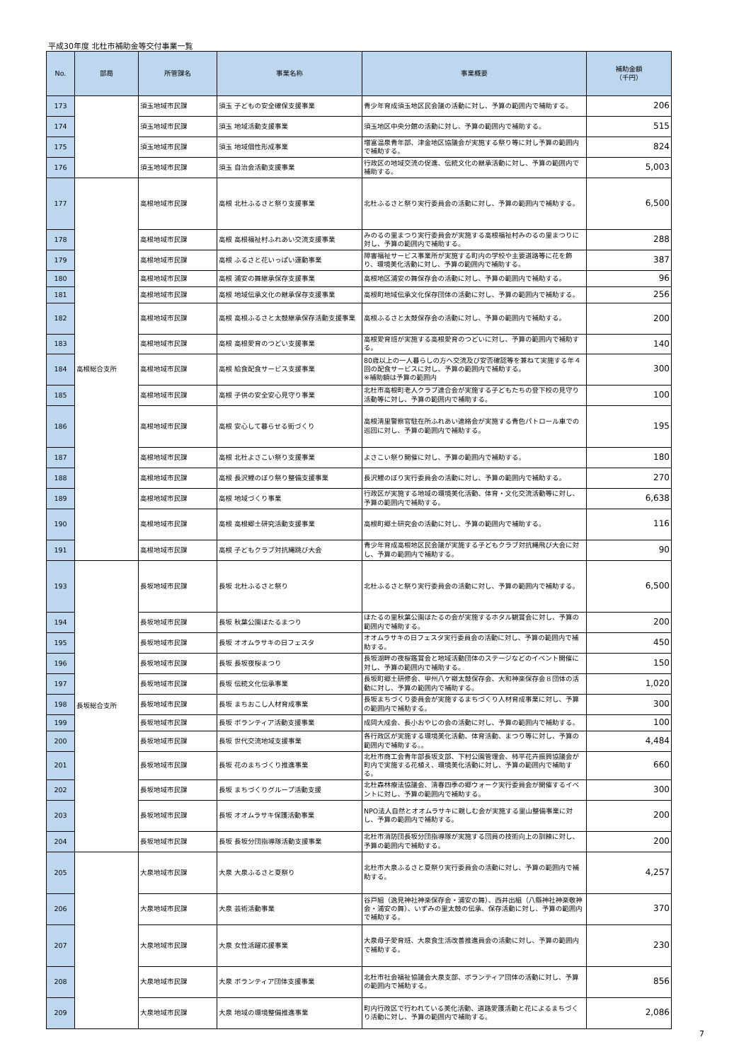平成30年度 北杜市補助金等交付事業一覧
| No. | 部局 | 所管課名 | 事業名称 | 事業概要 | 補助金額 （千円） |
| --- | --- | --- | --- | --- | --- |
| 173 | | 須玉地域市民課 | 須玉 子どもの安全確保支援事業 | 青少年育成須玉地区民会議の活動に対し、予算の範囲内で補助する。 | 206 |
| 174 | | 須玉地域市民課 | 須玉 地域活動支援事業 | 須玉地区中央分館の活動に対し、予算の範囲内で補助する。 | 515 |
| 175 | | 須玉地域市民課 | 須玉 地域個性形成事業 | 増富温泉青年部、津金地区協議会が実施する祭り等に対し予算の範囲内で補助する。 | 824 |
| 176 | | 須玉地域市民課 | 須玉 自治会活動支援事業 | 行政区の地域交流の促進、伝統文化の継承活動に対し、予算の範囲内で補助する。 | 5,003 |
| 177 | 高根総合支所 | 高根地域市民課 | 高根 北杜ふるさと祭り支援事業 | 北杜ふるさと祭り実行委員会の活動に対し、予算の範囲内で補助する。 | 6,500 |
| 178 | | 高根地域市民課 | 高根 高根福祉村ふれあい交流支援事業 | みのるの里まつり実行委員会が実施する高根福祉村みのるの里まつりに対し、予算の範囲内で補助する。 | 288 |
| 179 | | 高根地域市民課 | 高根 ふるさと花いっぱい運動事業 | 障害福祉サービス事業所が実施する町内の学校や主要道路等に花を飾り、環境美化活動に対し、予算の範囲内で補助する。 | 387 |
| 180 | | 高根地域市民課 | 高根 浦安の舞継承保存支援事業 | 高根地区浦安の舞保存会の活動に対し、予算の範囲内で補助する。 | 96 |
| 181 | | 高根地域市民課 | 高根 地域伝承文化の継承保存支援事業 | 高根町地域伝承文化保存団体の活動に対し、予算の範囲内で補助する。 | 256 |
| 182 | | 高根地域市民課 | 高根 高根ふるさと太鼓継承保存活動支援事業 | 高根ふるさと太鼓保存会の活動に対し、予算の範囲内で補助する。 | 200 |
| 183 | | 高根地域市民課 | 高根 高根愛育のつどい支援事業 | 高根愛育班が実施する高根愛育のつどいに対し、予算の範囲内で補助する。 | 140 |
| 184 | | 高根地域市民課 | 高根 給食配食サービス支援事業 | 80歳以上の一人暮らしの方へ交流及び安否確認等を兼ねて実施する年４回の配食サービスに対し、予算の範囲内で補助する。 ※補助額は予算の範囲内 | 300 |
| 185 | | 高根地域市民課 | 高根 子供の安全安心見守り事業 | 北杜市高根町老人クラブ連合会が実施する子どもたちの登下校の見守り活動等に対し、予算の範囲内で補助する。 | 100 |
| 186 | | 高根地域市民課 | 高根 安心して暮らせる街づくり | 高根清里警察官駐在所ふれあい連絡会が実施する青色パトロール車での巡回に対し、予算の範囲内で補助する。 | 195 |
| 187 | | 高根地域市民課 | 高根 北杜よさこい祭り支援事業 | よさこい祭り開催に対し、予算の範囲内で補助する。 | 180 |
| 188 | | 高根地域市民課 | 高根 長沢鯉のぼり祭り整備支援事業 | 長沢鯉のぼり実行委員会の活動に対し、予算の範囲内で補助する。 | 270 |
| 189 | | 高根地域市民課 | 高根 地域づくり事業 | 行政区が実施する地域の環境美化活動、体育・文化交流活動等に対し、予算の範囲内で補助する。 | 6,638 |
| 190 | | 高根地域市民課 | 高根 高根郷土研究活動支援事業 | 高根町郷土研究会の活動に対し、予算の範囲内で補助する。 | 116 |
| 191 | | 高根地域市民課 | 高根 子どもクラブ対抗縄跳び大会 | 青少年育成高根地区民会議が実施する子どもクラブ対抗縄飛び大会に対し、予算の範囲内で補助する。 | 90 |
| 193 | 長坂総合支所 | 長坂地域市民課 | 長坂 北杜ふるさと祭り | 北杜ふるさと祭り実行委員会の活動に対し、予算の範囲内で補助する。 | 6,500 |
| 194 | | 長坂地域市民課 | 長坂 秋葉公園ほたるまつり | ほたるの里秋葉公園ほたるの会が実施するホタル観賞会に対し、予算の範囲内で補助する。 | 200 |
| 195 | | 長坂地域市民課 | 長坂 オオムラサキの日フェスタ | オオムラサキの日フェスタ実行委員会の活動に対し、予算の範囲内で補助する。 | 450 |
| 196 | | 長坂地域市民課 | 長坂 長坂夜桜まつり | 長坂湖畔の夜桜鑑賞会と地域活動団体のステージなどのイベント開催に対し、予算の範囲内で補助する。 | 150 |
| 197 | | 長坂地域市民課 | 長坂 伝統文化伝承事業 | 長坂町郷土研修会、甲州八ケ嶺太鼓保存会、大和神楽保存会８団体の活動に対し、予算の範囲内で補助する。 | 1,020 |
| 198 | | 長坂地域市民課 | 長坂 まちおこし人材育成事業 | 長坂まちづくり委員会が実施するまちづくり人材育成事業に対し、予算の範囲内で補助する。 | 300 |
| 199 | | 長坂地域市民課 | 長坂 ボランティア活動支援事業 | 成岡大成会、長小おやじの会の活動に対し、予算の範囲内で補助する。 | 100 |
| 200 | | 長坂地域市民課 | 長坂 世代交流地域支援事業 | 各行政区が実施する環境美化活動、体育活動、まつり等に対し、予算の範囲内で補助する。。 | 4,484 |
| 201 | | 長坂地域市民課 | 長坂 花のまちづくり推進事業 | 北杜市商工会青年部長坂支部、下村公園管理会、柿平花卉振興協議会が町内で実施する花植え、環境美化活動に対し、予算の範囲内で補助する。 | 660 |
| 202 | | 長坂地域市民課 | 長坂 まちづくりグループ活動支援 | 北杜森林療法協議会、清春四季の郷ウォーク実行委員会が開催するイベントに対し、予算の範囲内で補助する。 | 300 |
| 203 | | 長坂地域市民課 | 長坂 オオムラサキ保護活動事業 | NPO法人自然とオオムラサキに親しむ会が実施する里山整備事業に対し、予算の範囲内で補助する。 | 200 |
| 204 | | 長坂地域市民課 | 長坂 長坂分団指導隊活動支援事業 | 北杜市消防団長坂分団指導隊が実施する団員の技術向上の訓練に対し、予算の範囲内で補助する。 | 200 |
| 205 | | 大泉地域市民課 | 大泉 大泉ふるさと夏祭り | 北杜市大泉ふるさと夏祭り実行委員会の活動に対し、予算の範囲内で補助する。 | 4,257 |
| 206 | | 大泉地域市民課 | 大泉 芸術活動事業 | 谷戸組（逸見神社神楽保存会・浦安の舞）、西井出組（八縣神社神楽敬神会・浦安の舞）、いずみの里太鼓の伝承、保存活動に対し、予算の範囲内で補助する。 | 370 |
| 207 | | 大泉地域市民課 | 大泉 女性活躍応援事業 | 大泉母子愛育班、大泉食生活改善推進員会の活動に対し、予算の範囲内で補助する。 | 230 |
| 208 | | 大泉地域市民課 | 大泉 ボランティア団体支援事業 | 北杜市社会福祉協議会大泉支部、ボランティア団体の活動に対し、予算の範囲内で補助する。 | 856 |
| 209 | | 大泉地域市民課 | 大泉 地域の環境整備推進事業 | 町内行政区で行われている美化活動、道路愛護活動と花によるまちづくり活動に対し、予算の範囲内で補助する。 | 2,086 |
7